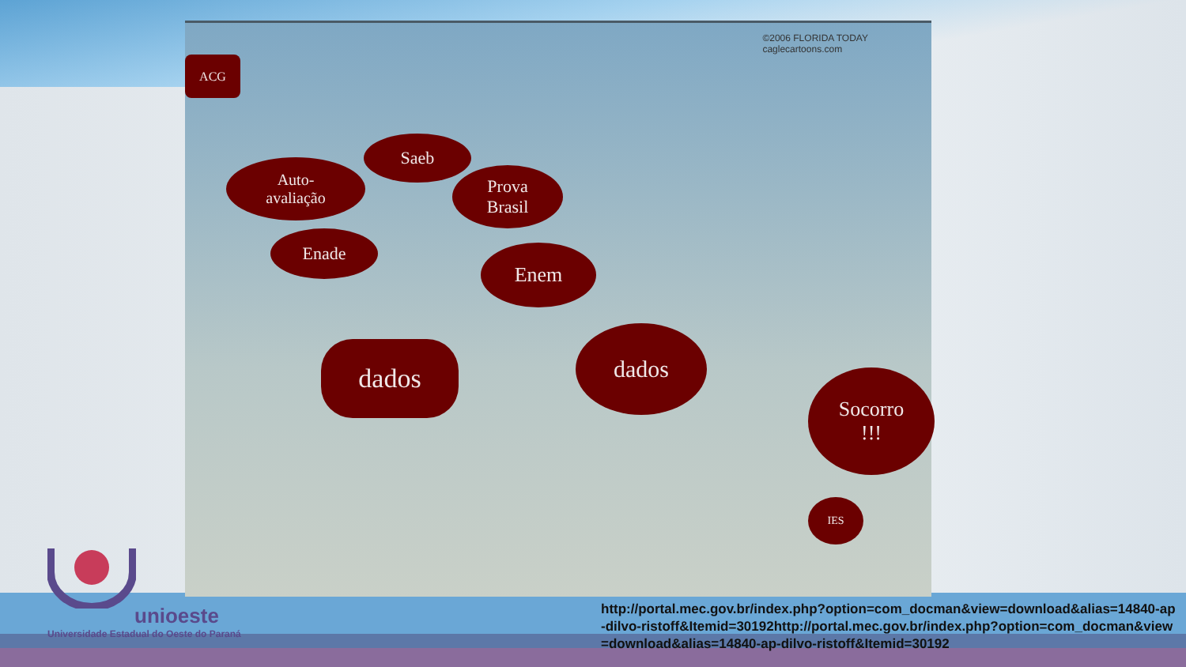ACG
Auto-
avaliação
Saeb
Prova
Brasil
Enade
Enem
dados
dados
Socorro
!!!
IES
©2006 FLORIDA TODAY
caglecartoons.com
unioeste
Universidade Estadual do Oeste do Paraná
http://portal.mec.gov.br/index.php?option=com_docman&view=download&alias=14840-ap-dilvo-ristoff&Itemid=30192http://portal.mec.gov.br/index.php?option=com_docman&view=download&alias=14840-ap-dilvo-ristoff&Itemid=30192